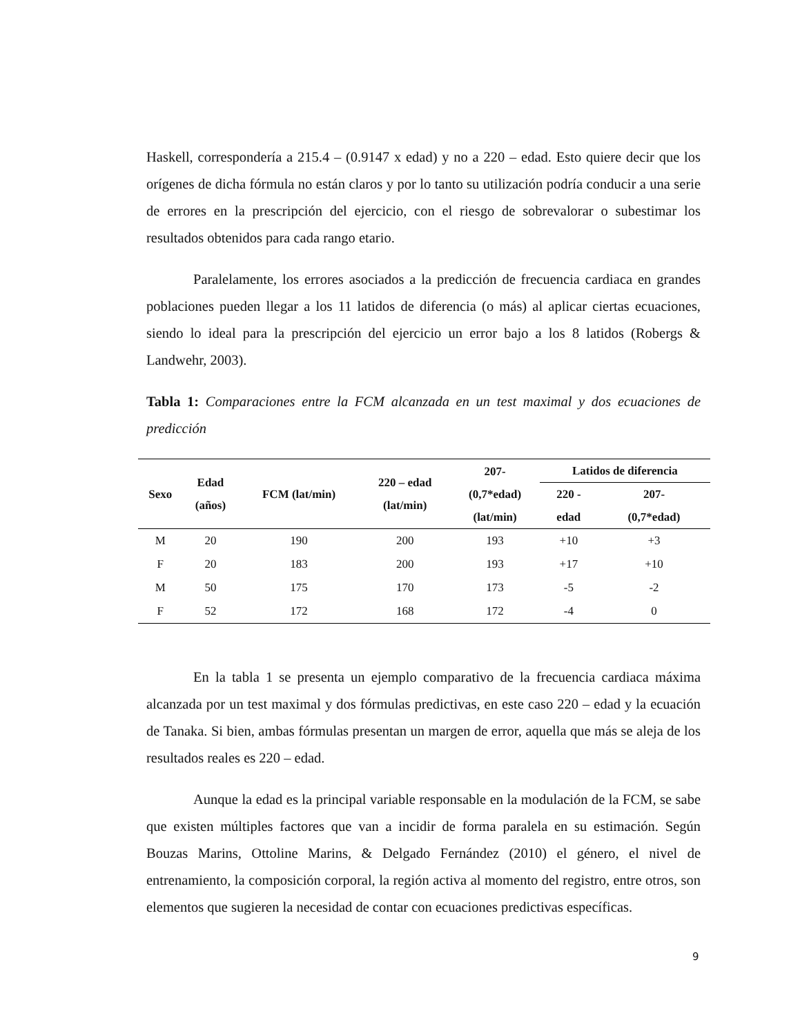Haskell, correspondería a 215.4 – (0.9147 x edad) y no a 220 – edad. Esto quiere decir que los orígenes de dicha fórmula no están claros y por lo tanto su utilización podría conducir a una serie de errores en la prescripción del ejercicio, con el riesgo de sobrevalorar o subestimar los resultados obtenidos para cada rango etario.
Paralelamente, los errores asociados a la predicción de frecuencia cardiaca en grandes poblaciones pueden llegar a los 11 latidos de diferencia (o más) al aplicar ciertas ecuaciones, siendo lo ideal para la prescripción del ejercicio un error bajo a los 8 latidos (Robergs & Landwehr, 2003).
Tabla 1: Comparaciones entre la FCM alcanzada en un test maximal y dos ecuaciones de predicción
| Sexo | Edad (años) | FCM (lat/min) | 220 – edad (lat/min) | 207- (0,7*edad) (lat/min) | Latidos de diferencia | |
| --- | --- | --- | --- | --- | --- | --- |
| | | | | | 220 - edad | 207- (0,7*edad) |
| M | 20 | 190 | 200 | 193 | +10 | +3 |
| F | 20 | 183 | 200 | 193 | +17 | +10 |
| M | 50 | 175 | 170 | 173 | -5 | -2 |
| F | 52 | 172 | 168 | 172 | -4 | 0 |
En la tabla 1 se presenta un ejemplo comparativo de la frecuencia cardiaca máxima alcanzada por un test maximal y dos fórmulas predictivas, en este caso 220 – edad y la ecuación de Tanaka. Si bien, ambas fórmulas presentan un margen de error, aquella que más se aleja de los resultados reales es 220 – edad.
Aunque la edad es la principal variable responsable en la modulación de la FCM, se sabe que existen múltiples factores que van a incidir de forma paralela en su estimación. Según Bouzas Marins, Ottoline Marins, & Delgado Fernández (2010) el género, el nivel de entrenamiento, la composición corporal, la región activa al momento del registro, entre otros, son elementos que sugieren la necesidad de contar con ecuaciones predictivas específicas.
9